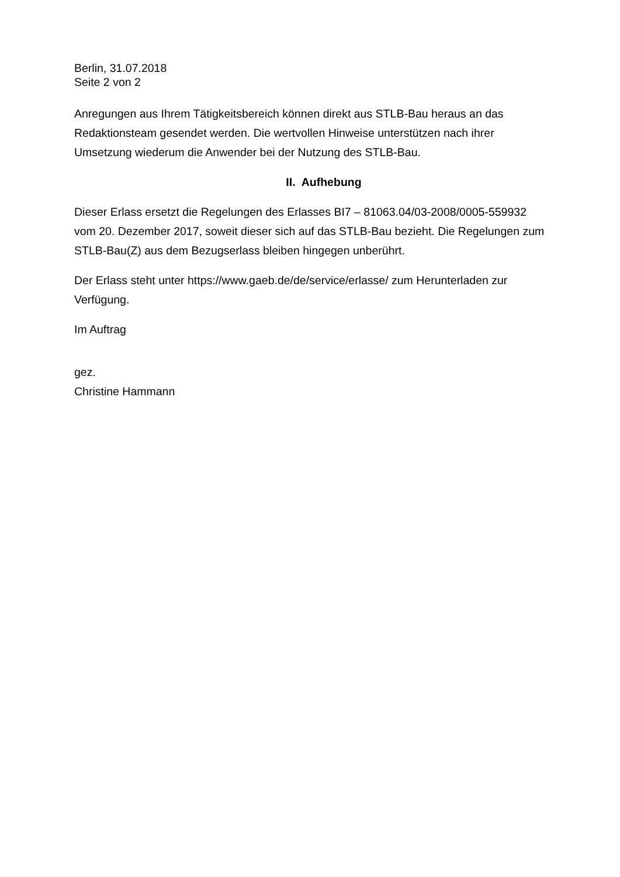Berlin, 31.07.2018
Seite 2 von 2
Anregungen aus Ihrem Tätigkeitsbereich können direkt aus STLB-Bau heraus an das Redaktionsteam gesendet werden. Die wertvollen Hinweise unterstützen nach ihrer Umsetzung wiederum die Anwender bei der Nutzung des STLB-Bau.
II. Aufhebung
Dieser Erlass ersetzt die Regelungen des Erlasses BI7 – 81063.04/03-2008/0005-559932 vom 20. Dezember 2017, soweit dieser sich auf das STLB-Bau bezieht. Die Regelungen zum STLB-Bau(Z) aus dem Bezugserlass bleiben hingegen unberührt.
Der Erlass steht unter https://www.gaeb.de/de/service/erlasse/ zum Herunterladen zur Verfügung.
Im Auftrag
gez.
Christine Hammann